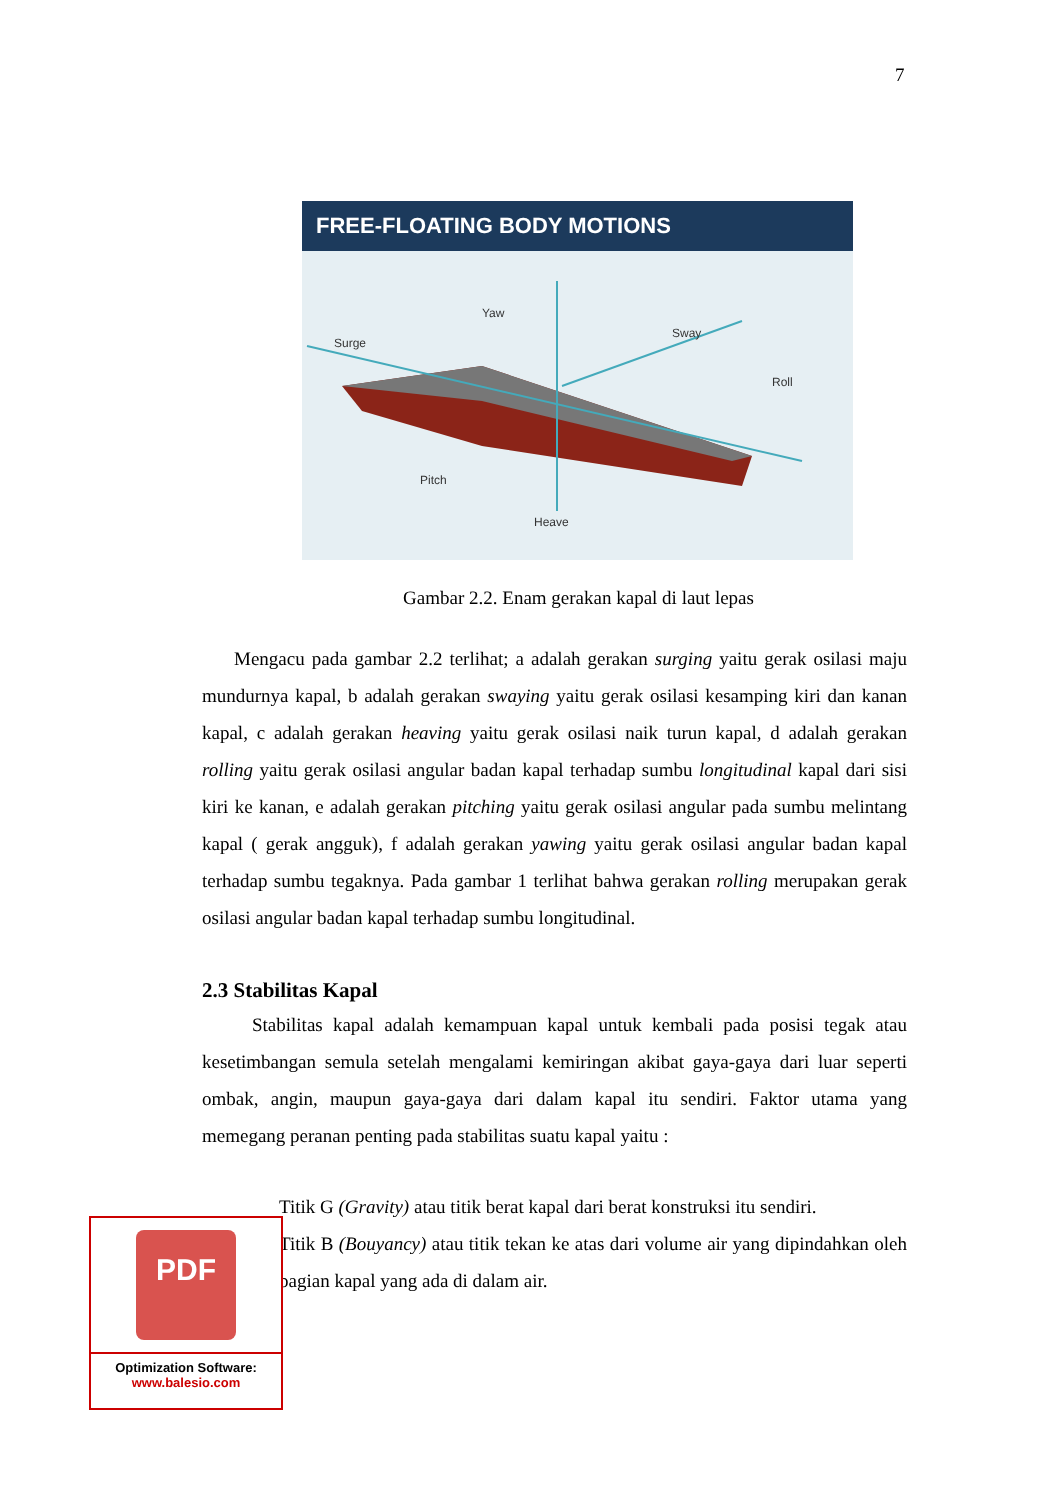7
FREE-FLOATING BODY MOTIONS
Yaw
Sway
Surge
Roll
Pitch
Heave
Gambar 2.2. Enam gerakan kapal di laut lepas
Mengacu pada gambar 2.2 terlihat; a adalah gerakan surging yaitu gerak osilasi maju mundurnya kapal, b adalah gerakan swaying yaitu gerak osilasi kesamping kiri dan kanan kapal, c adalah gerakan heaving yaitu gerak osilasi naik turun kapal, d adalah gerakan rolling yaitu gerak osilasi angular badan kapal terhadap sumbu longitudinal kapal dari sisi kiri ke kanan, e adalah gerakan pitching yaitu gerak osilasi angular pada sumbu melintang kapal ( gerak angguk), f adalah gerakan yawing yaitu gerak osilasi angular badan kapal terhadap sumbu tegaknya. Pada gambar 1 terlihat bahwa gerakan rolling merupakan gerak osilasi angular badan kapal terhadap sumbu longitudinal.
2.3 Stabilitas Kapal
Stabilitas kapal adalah kemampuan kapal untuk kembali pada posisi tegak atau kesetimbangan semula setelah mengalami kemiringan akibat gaya-gaya dari luar seperti ombak, angin, maupun gaya-gaya dari dalam kapal itu sendiri. Faktor utama yang memegang peranan penting pada stabilitas suatu kapal yaitu :
Titik G (Gravity) atau titik berat kapal dari berat konstruksi itu sendiri.
Titik B (Bouyancy) atau titik tekan ke atas dari volume air yang dipindahkan oleh bagian kapal yang ada di dalam air.
PDF
Optimization Software:
www.balesio.com